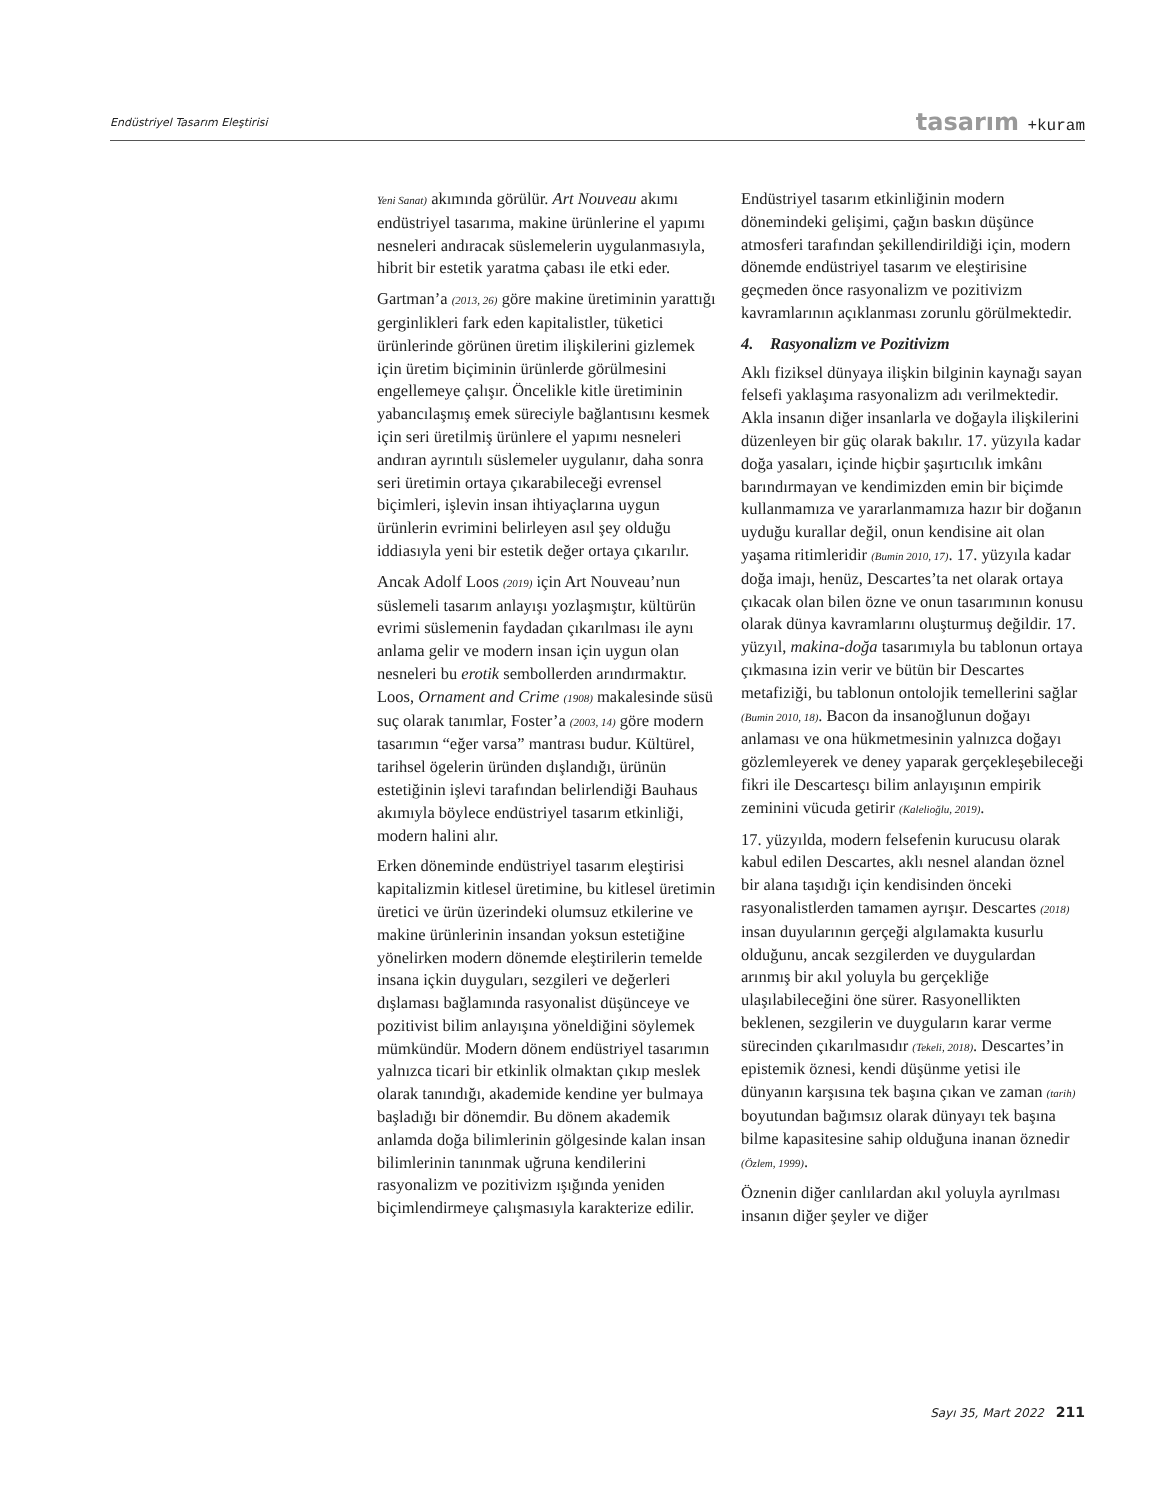Endüstriyel Tasarım Eleştirisi tasarım +kuram
Yeni Sanat) akımında görülür. Art Nouveau akımı endüstriyel tasarıma, makine ürünlerine el yapımı nesneleri andıracak süslemelerin uygulanmasıyla, hibrit bir estetik yaratma çabası ile etki eder.
Gartman’a (2013, 26) göre makine üretiminin yarattığı gerginlikleri fark eden kapitalistler, tüketici ürünlerinde görünen üretim ilişkilerini gizlemek için üretim biçiminin ürünlerde görülmesini engellemeye çalışır. Öncelikle kitle üretiminin yabancılaşmış emek süreciyle bağlantısını kesmek için seri üretilmiş ürünlere el yapımı nesneleri andıran ayrıntılı süslemeler uygulanır, daha sonra seri üretimin ortaya çıkarabileceği evrensel biçimleri, işlevin insan ihtiyaçlarına uygun ürünlerin evrimini belirleyen asıl şey olduğu iddiasıyla yeni bir estetik değer ortaya çıkarılır.
Ancak Adolf Loos (2019) için Art Nouveau’nun süslemeli tasarım anlayışı yozlaşmıştır, kültürün evrimi süslemenin faydadan çıkarılması ile aynı anlama gelir ve modern insan için uygun olan nesneleri bu erotik sembollerden arındırmaktır. Loos, Ornament and Crime (1908) makalesinde süsü suç olarak tanımlar, Foster’a (2003, 14) göre modern tasarımın “eğer varsa” mantrası budur. Kültürel, tarihsel ögelerin üründen dışlandığı, ürünün estetiğinin işlevi tarafından belirlendiği Bauhaus akımıyla böylece endüstriyel tasarım etkinliği, modern halini alır.
Erken döneminde endüstriyel tasarım eleştirisi kapitalizmin kitlesel üretimine, bu kitlesel üretimin üretici ve ürün üzerindeki olumsuz etkilerine ve makine ürünlerinin insandan yoksun estetiğine yönelirken modern dönemde eleştirilerin temelde insana içkin duyguları, sezgileri ve değerleri dışlaması bağlamında rasyonalist düşünceye ve pozitivist bilim anlayışına yöneldiğini söylemek mümkündür. Modern dönem endüstriyel tasarımın yalnızca ticari bir etkinlik olmaktan çıkıp meslek olarak tanındığı, akademide kendine yer bulmaya başladığı bir dönemdir. Bu dönem akademik anlamda doğa bilimlerinin gölgesinde kalan insan bilimlerinin tanınmak uğruna kendilerini rasyonalizm ve pozitivizm ışığında yeniden biçimlendirmeye çalışmasıyla karakterize edilir. Endüstriyel tasarım etkinliğinin modern dönemindeki gelişimi, çağın baskın düşünce atmosferi tarafından şekillendirildiği için, modern dönemde endüstriyel tasarım ve eleştirisine geçmeden önce rasyonalizm ve pozitivizm kavramlarının açıklanması zorunlu görülmektedir.
4. Rasyonalizm ve Pozitivizm
Aklı fiziksel dünyaya ilişkin bilginin kaynağı sayan felsefi yaklaşıma rasyonalizm adı verilmektedir. Akla insanın diğer insanlarla ve doğayla ilişkilerini düzenleyen bir güç olarak bakılır. 17. yüzyıla kadar doğa yasaları, içinde hiçbir şaşırtıcılık imkânı barındırmayan ve kendimizden emin bir biçimde kullanmamıza ve yararlanmamıza hazır bir doğanın uyduğu kurallar değil, onun kendisine ait olan yaşama ritimleridir (Bumin 2010, 17). 17. yüzyıla kadar doğa imajı, henüz, Descartes’ta net olarak ortaya çıkacak olan bilen özne ve onun tasarımının konusu olarak dünya kavramlarını oluşturmuş değildir. 17. yüzyıl, makina-doğa tasarımıyla bu tablonun ortaya çıkmasına izin verir ve bütün bir Descartes metafiziği, bu tablonun ontolojik temellerini sağlar (Bumin 2010, 18). Bacon da insanoğlunun doğayı anlaması ve ona hükmetmesinin yalnızca doğayı gözlemleyerek ve deney yaparak gerçekleşebileceği fikri ile Descartesçı bilim anlayışının empirik zeminini vücuda getirir (Kalelioğlu, 2019).
17. yüzyılda, modern felsefenin kurucusu olarak kabul edilen Descartes, aklı nesnel alandan öznel bir alana taşıdığı için kendisinden önceki rasyonalistlerden tamamen ayrışır. Descartes (2018) insan duyularının gerçeği algılamakta kusurlu olduğunu, ancak sezgilerden ve duygulardan arınmış bir akıl yoluyla bu gerçekliğe ulaşılabileceğini öne sürer. Rasyonellikten beklenen, sezgilerin ve duyguların karar verme sürecinden çıkarılmasıdır (Tekeli, 2018). Descartes’in epistemik öznesi, kendi düşünme yetisi ile dünyanın karşısına tek başına çıkan ve zaman (tarih) boyutundan bağımsız olarak dünyayı tek başına bilme kapasitesine sahip olduğuna inanan öznedir (Özlem, 1999).
Öznenin diğer canlılardan akıl yoluyla ayrılması insanın diğer şeyler ve diğer
Sayı 35, Mart 2022 211